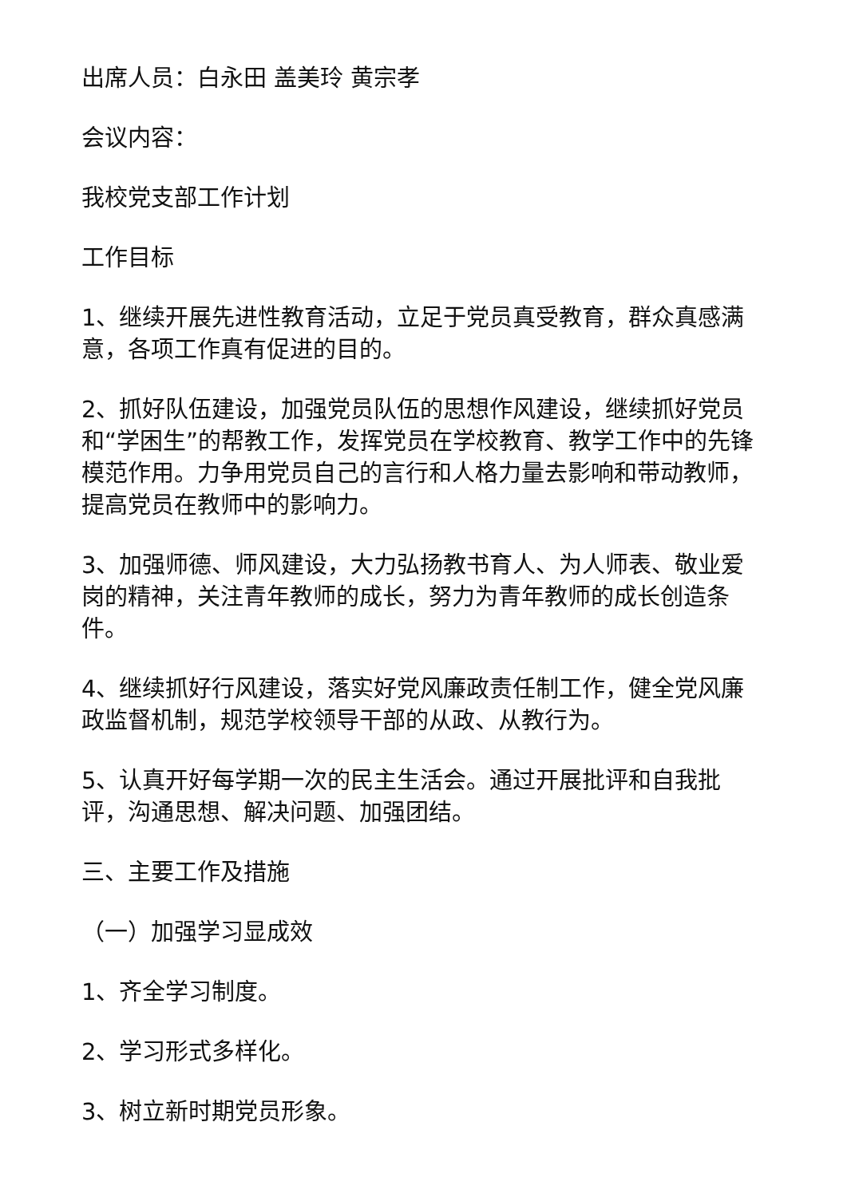出席人员：白永田 盖美玲 黄宗孝
会议内容：
我校党支部工作计划
工作目标
1、继续开展先进性教育活动，立足于党员真受教育，群众真感满意，各项工作真有促进的目的。
2、抓好队伍建设，加强党员队伍的思想作风建设，继续抓好党员和“学困生”的帮教工作，发挥党员在学校教育、教学工作中的先锋模范作用。力争用党员自己的言行和人格力量去影响和带动教师，提高党员在教师中的影响力。
3、加强师德、师风建设，大力弘扬教书育人、为人师表、敬业爱岗的精神，关注青年教师的成长，努力为青年教师的成长创造条件。
4、继续抓好行风建设，落实好党风廉政责任制工作，健全党风廉政监督机制，规范学校领导干部的从政、从教行为。
5、认真开好每学期一次的民主生活会。通过开展批评和自我批评，沟通思想、解决问题、加强团结。
三、主要工作及措施
（一）加强学习显成效
1、齐全学习制度。
2、学习形式多样化。
3、树立新时期党员形象。